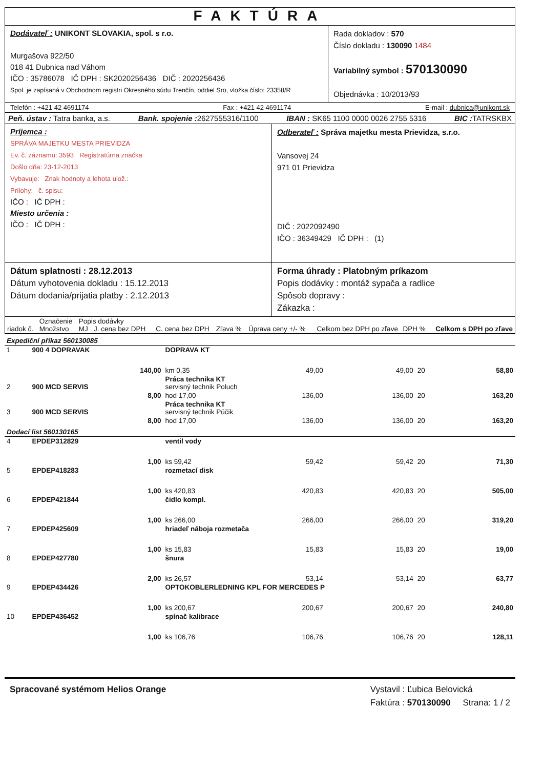FAKTÚRA
Dodávateľ : UNIKONT SLOVAKIA, spol. s r.o.
Murgašova 922/50
018 41 Dubnica nad Váhom
IČO : 35786078 IČ DPH : SK2020256436 DIČ : 2020256436
Spol. je zapísaná v Obchodnom registri Okresného súdu Trenčín, oddiel Sro, vložka číslo: 23358/R
Rada dokladov : 570
Číslo dokladu : 130090 1484
Variabilný symbol : 570130090
Objednávka : 10/2013/93
Telefón : +421 42 4691174 Fax : +421 42 4691174 E-mail : dubnica@unikont.sk
Peň. ústav : Tatra banka, a.s. Bank. spojenie : 2627555316/1100 IBAN : SK65 1100 0000 0026 2755 5316 BIC : TATRSKBX
Príjemca :
SPRÁVA MAJETKU MESTA PRIEVIDZA
Ev. č. záznamu: 3593 Registratúrna značka
Došlo dňa: 23-12-2013
Vybavuje: Znak hodnoty a lehota ulož.:
Prílohy: č. spisu:
IČO : IČ DPH :
Miesto určenia :
IČO : IČ DPH :
Odberateľ : Správa majetku mesta Prievidza, s.r.o.
Vansovej 24
971 01 Prievidza
DIČ : 2022092490
IČO : 36349429 IČ DPH : (1)
Dátum splatnosti : 28.12.2013
Dátum vyhotovenia dokladu : 15.12.2013
Dátum dodania/prijatia platby : 2.12.2013
Forma úhrady : Platobným príkazom
Popis dodávky : montáž sypača a radlice
Spôsob dopravy :
Zákazka :
| riadok č. | Označenie Množstvo | Popis dodávky MJ J. cena bez DPH | C. cena bez DPH | Zľava % | Úprava ceny +/- % | Celkom bez DPH po zľave | DPH % | Celkom s DPH po zľave |
| --- | --- | --- | --- | --- | --- | --- | --- | --- |
| Expediční příkaz 560130085 | | | | | | | | |
| 1 | 900 4 DOPRAVAK | DOPRAVA KT | | | | | | |
| | 140,00 | km 0,35 | 49,00 | | | 49,00 | 20 | 58,80 |
| 2 | 900 MCD SERVIS | Práca technika KT servisný technik Poluch | | | | | | |
| | 8,00 | hod 17,00 | 136,00 | | | 136,00 | 20 | 163,20 |
| 3 | 900 MCD SERVIS | Práca technika KT servisný technik Púčik | | | | | | |
| | 8,00 | hod 17,00 | 136,00 | | | 136,00 | 20 | 163,20 |
| Dodací list 560130165 | | | | | | | | |
| 4 | EPDEP312829 | ventil vody | | | | | | |
| | 1,00 | ks 59,42 | 59,42 | | | 59,42 | 20 | 71,30 |
| 5 | EPDEP418283 | rozmetací disk | | | | | | |
| | 1,00 | ks 420,83 | 420,83 | | | 420,83 | 20 | 505,00 |
| 6 | EPDEP421844 | čidlo kompl. | | | | | | |
| | 1,00 | ks 266,00 | 266,00 | | | 266,00 | 20 | 319,20 |
| 7 | EPDEP425609 | hriadeľ náboja rozmetača | | | | | | |
| | 1,00 | ks 15,83 | 15,83 | | | 15,83 | 20 | 19,00 |
| 8 | EPDEP427780 | šnura | | | | | | |
| | 2,00 | ks 26,57 | 53,14 | | | 53,14 | 20 | 63,77 |
| 9 | EPDEP434426 | OPTOKOBLERLEDNING KPL FOR MERCEDES P | | | | | | |
| | 1,00 | ks 200,67 | 200,67 | | | 200,67 | 20 | 240,80 |
| 10 | EPDEP436452 | spínač kalibrace | | | | | | |
| | 1,00 | ks 106,76 | 106,76 | | | 106,76 | 20 | 128,11 |
Spracované systémom Helios Orange
Vystavil : Ľubica Belovická
Faktúra : 570130090 Strana: 1 / 2